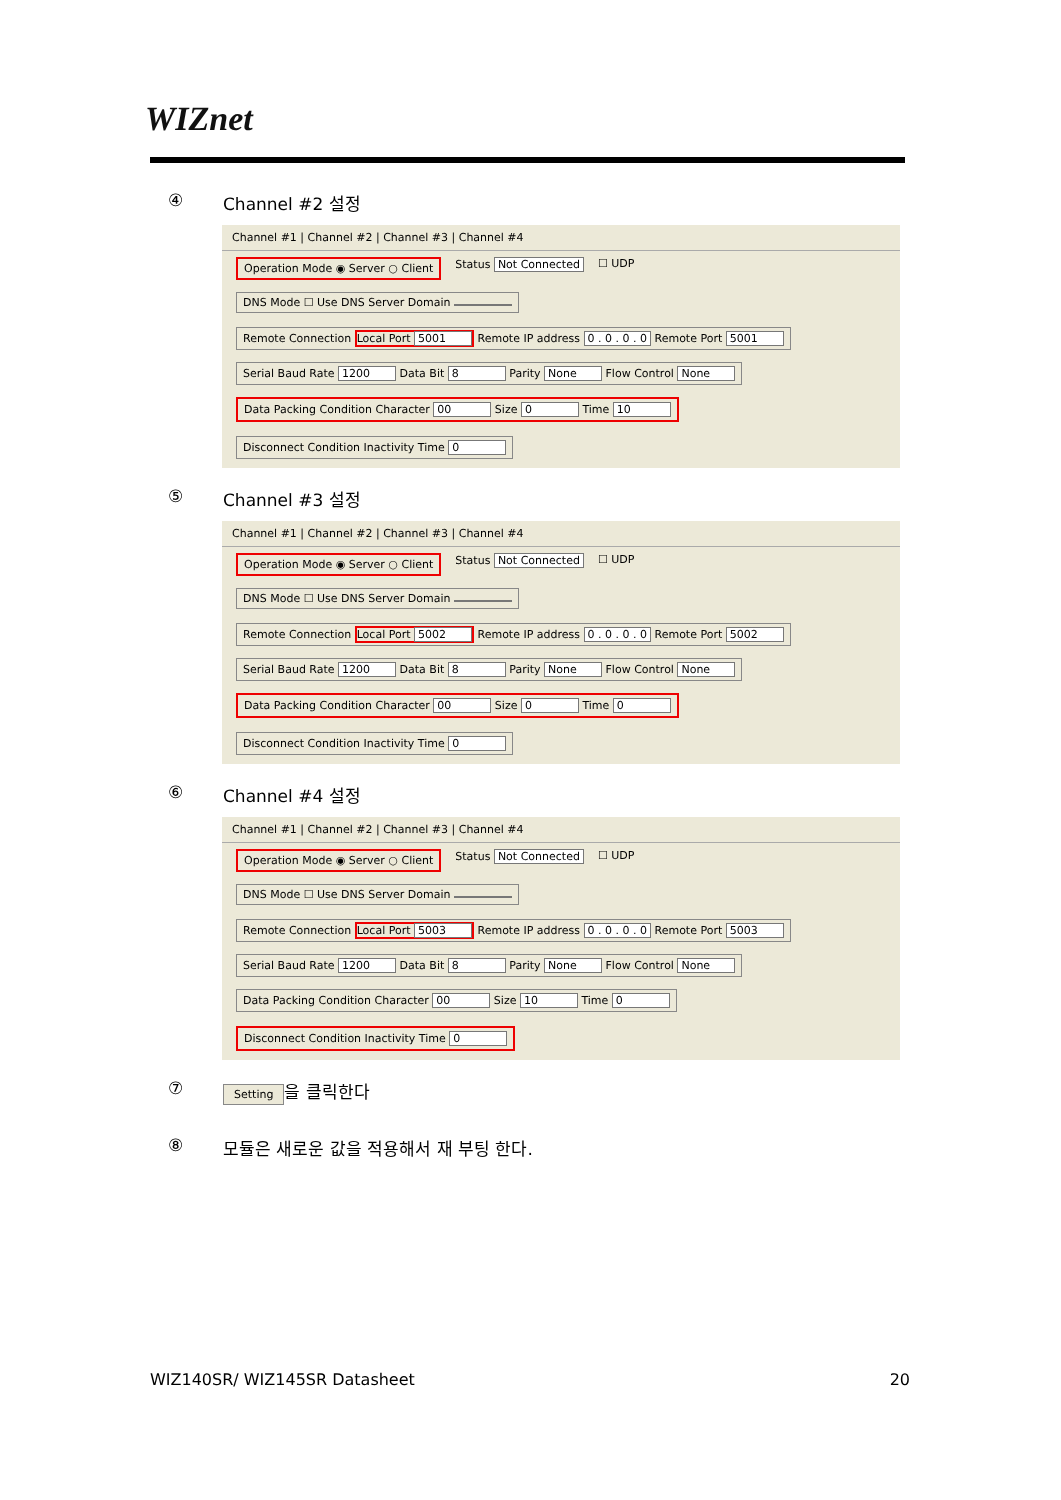WIZnet
④ Channel #2 설정
Channel #1 | Channel #2 | Channel #3 | Channel #4
Operation Mode ◉ Server ○ Client Status Not Connected ☐ UDP
DNS Mode ☐ Use DNS Server Domain Remote Connection Local Port 5001 Remote IP address 0 . 0 . 0 . 0 Remote Port 5001
Serial Baud Rate 1200 Data Bit 8 Parity None Flow Control None
Data Packing Condition Character 00 Size 0 Time 10 Disconnect Condition Inactivity Time 0
⑤ Channel #3 설정
Channel #1 | Channel #2 | Channel #3 | Channel #4
Operation Mode ◉ Server ○ Client Status Not Connected ☐ UDP
DNS Mode ☐ Use DNS Server Domain Remote Connection Local Port 5002 Remote IP address 0 . 0 . 0 . 0 Remote Port 5002
Serial Baud Rate 1200 Data Bit 8 Parity None Flow Control None
Data Packing Condition Character 00 Size 0 Time 0 Disconnect Condition Inactivity Time 0
⑥ Channel #4 설정
Channel #1 | Channel #2 | Channel #3 | Channel #4
Operation Mode ◉ Server ○ Client Status Not Connected ☐ UDP
DNS Mode ☐ Use DNS Server Domain Remote Connection Local Port 5003 Remote IP address 0 . 0 . 0 . 0 Remote Port 5003
Serial Baud Rate 1200 Data Bit 8 Parity None Flow Control None
Data Packing Condition Character 00 Size 10 Time 0 Disconnect Condition Inactivity Time 0
⑦ Setting 을 클릭한다
⑧ 모듈은 새로운 값을 적용해서 재 부팅 한다.
WIZ140SR/ WIZ145SR Datasheet 20